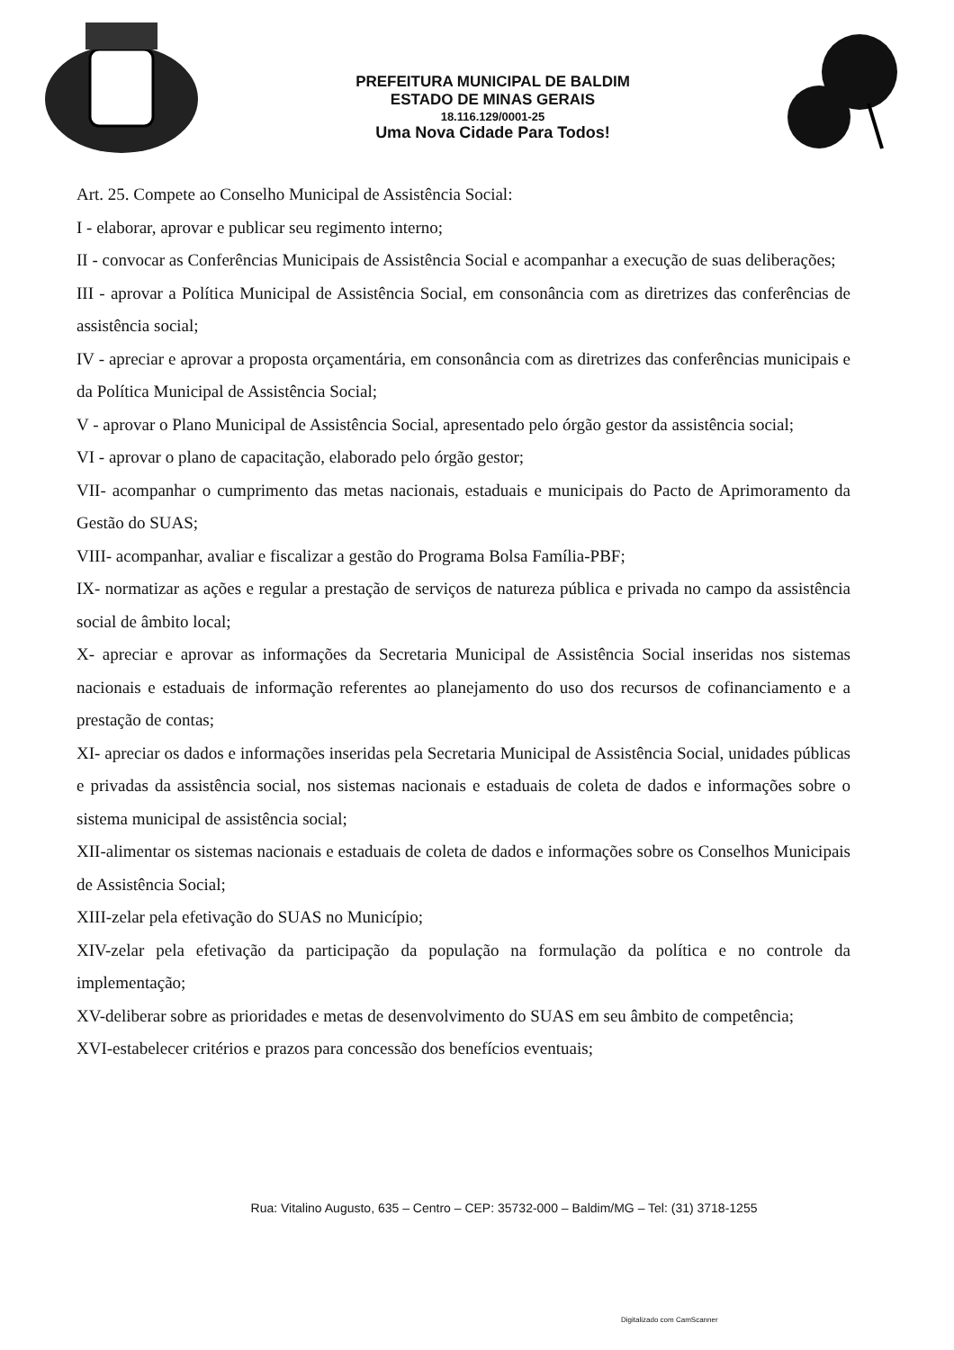PREFEITURA MUNICIPAL DE BALDIM
ESTADO DE MINAS GERAIS
18.116.129/0001-25
Uma Nova Cidade Para Todos!
Art. 25. Compete ao Conselho Municipal de Assistência Social:
I - elaborar, aprovar e publicar seu regimento interno;
II - convocar as Conferências Municipais de Assistência Social e acompanhar a execução de suas deliberações;
III - aprovar a Política Municipal de Assistência Social, em consonância com as diretrizes das conferências de assistência social;
IV - apreciar e aprovar a proposta orçamentária, em consonância com as diretrizes das conferências municipais e da Política Municipal de Assistência Social;
V - aprovar o Plano Municipal de Assistência Social, apresentado pelo órgão gestor da assistência social;
VI - aprovar o plano de capacitação, elaborado pelo órgão gestor;
VII- acompanhar o cumprimento das metas nacionais, estaduais e municipais do Pacto de Aprimoramento da Gestão do SUAS;
VIII- acompanhar, avaliar e fiscalizar a gestão do Programa Bolsa Família-PBF;
IX- normatizar as ações e regular a prestação de serviços de natureza pública e privada no campo da assistência social de âmbito local;
X- apreciar e aprovar as informações da Secretaria Municipal de Assistência Social inseridas nos sistemas nacionais e estaduais de informação referentes ao planejamento do uso dos recursos de cofinanciamento e a prestação de contas;
XI- apreciar os dados e informações inseridas pela Secretaria Municipal de Assistência Social, unidades públicas e privadas da assistência social, nos sistemas nacionais e estaduais de coleta de dados e informações sobre o sistema municipal de assistência social;
XII-alimentar os sistemas nacionais e estaduais de coleta de dados e informações sobre os Conselhos Municipais de Assistência Social;
XIII-zelar pela efetivação do SUAS no Município;
XIV-zelar pela efetivação da participação da população na formulação da política e no controle da implementação;
XV-deliberar sobre as prioridades e metas de desenvolvimento do SUAS em seu âmbito de competência;
XVI-estabelecer critérios e prazos para concessão dos benefícios eventuais;
Rua: Vitalino Augusto, 635 – Centro – CEP: 35732-000 – Baldim/MG – Tel: (31) 3718-1255
Digitalizado com CamScanner